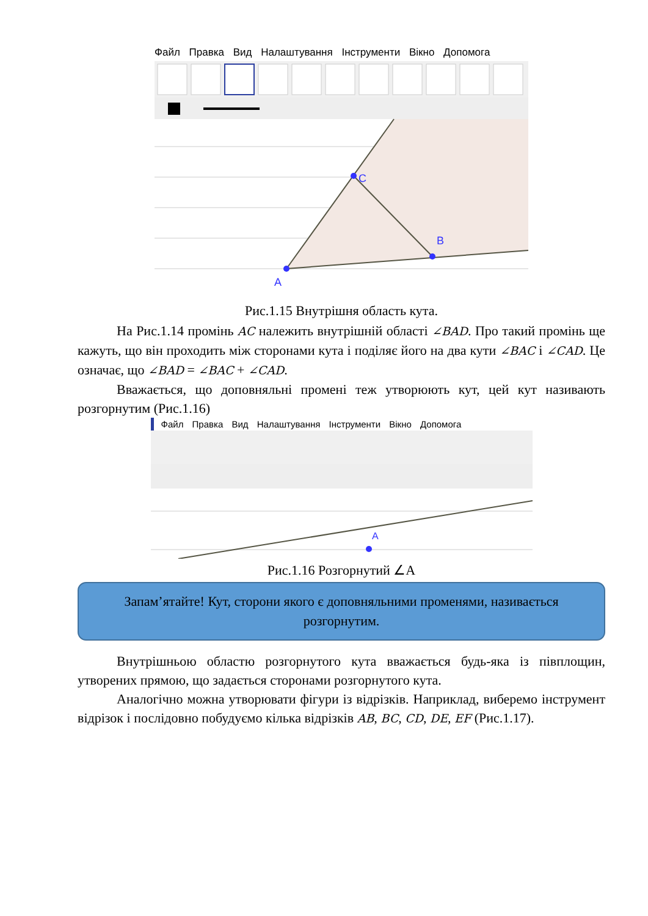Файл Правка Вид Налаштування Інструменти Вікно Допомога
A
C
B
Рис.1.15 Внутрішня область кута.
На Рис.1.14 промінь AC належить внутрішній області ∠BAD. Про такий промінь ще кажуть, що він проходить між сторонами кута і поділяє його на два кути ∠BAC і ∠CAD. Це означає, що ∠BAD = ∠BAC + ∠CAD.
Вважається, що доповняльні промені теж утворюють кут, цей кут називають розгорнутим (Рис.1.16)
Файл Правка Вид Налаштування Інструменти Вікно Допомога
A
Рис.1.16 Розгорнутий ∠A
Запам’ятайте! Кут, сторони якого є доповняльними променями, називається розгорнутим.
Внутрішньою областю розгорнутого кута вважається будь-яка із півплощин, утворених прямою, що задається сторонами розгорнутого кута.
Аналогічно можна утворювати фігури із відрізків. Наприклад, виберемо інструмент відрізок і послідовно побудуємо кілька відрізків AB, BC, CD, DE, EF (Рис.1.17).